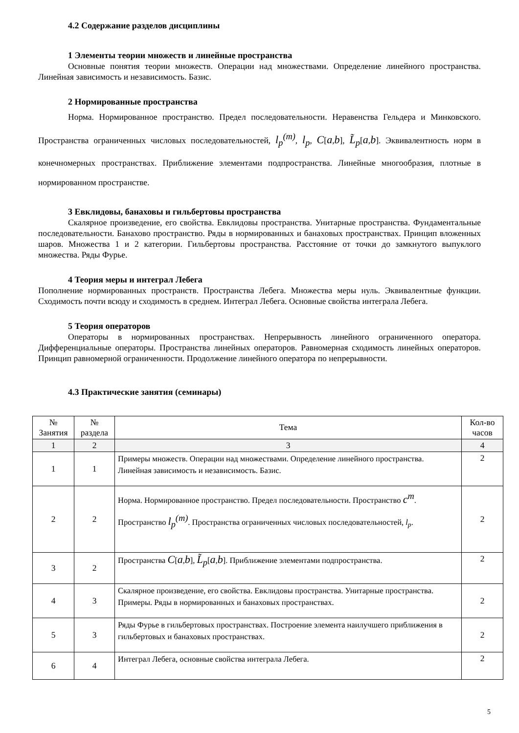4.2 Содержание разделов дисциплины
1 Элементы теории множеств и линейные пространства
Основные понятия теории множеств. Операции над множествами. Определение линейного пространства. Линейная зависимость и независимость. Базис.
2 Нормированные пространства
Норма. Нормированное пространство. Предел последовательности. Неравенства Гельдера и Минковского. Пространства ограниченных числовых последовательностей, l<sub>p</sub><sup>(m)</sup>, l<sub>p</sub>, C[a,b], L̃<sub>p</sub>[a,b]. Эквивалентность норм в конечномерных пространствах. Приближение элементами подпространства. Линейные многообразия, плотные в нормированном пространстве.
3 Евклидовы, банаховы и гильбертовы пространства
Скалярное произведение, его свойства. Евклидовы пространства. Унитарные пространства. Фундаментальные последовательности. Банахово пространство. Ряды в нормированных и банаховых пространствах. Принцип вложенных шаров. Множества 1 и 2 категории. Гильбертовы пространства. Расстояние от точки до замкнутого выпуклого множества. Ряды Фурье.
4 Теория меры и интеграл Лебега
Пополнение нормированных пространств. Пространства Лебега. Множества меры нуль. Эквивалентные функции. Сходимость почти всюду и сходимость в среднем. Интеграл Лебега. Основные свойства интеграла Лебега.
5 Теория операторов
Операторы в нормированных пространствах. Непрерывность линейного ограниченного оператора. Дифференциальные операторы. Пространства линейных операторов. Равномерная сходимость линейных операторов. Принцип равномерной ограниченности. Продолжение линейного оператора по непрерывности.
4.3 Практические занятия (семинары)
| № Занятия | № раздела | Тема | Кол-во часов |
| --- | --- | --- | --- |
| 1 | 2 | 3 | 4 |
| 1 | 1 | Примеры множеств. Операции над множествами. Определение линейного пространства. Линейная зависимость и независимость. Базис. | 2 |
| 2 | 2 | Норма. Нормированное пространство. Предел последовательности. Пространство c<sup>m</sup> . Пространство l<sub>p</sub><sup>(m)</sup> . Пространства ограниченных числовых последовательностей, l<sub>p</sub> . | 2 |
| 3 | 2 | Пространства C [ a , b ], L̃<sub>p</sub> [ a , b ]. Приближение элементами подпространства. | 2 |
| 4 | 3 | Скалярное произведение, его свойства. Евклидовы пространства. Унитарные пространства. Примеры. Ряды в нормированных и банаховых пространствах. | 2 |
| 5 | 3 | Ряды Фурье в гильбертовых пространствах. Построение элемента наилучшего приближения в гильбертовых и банаховых пространствах. | 2 |
| 6 | 4 | Интеграл Лебега, основные свойства интеграла Лебега. | 2 |
5